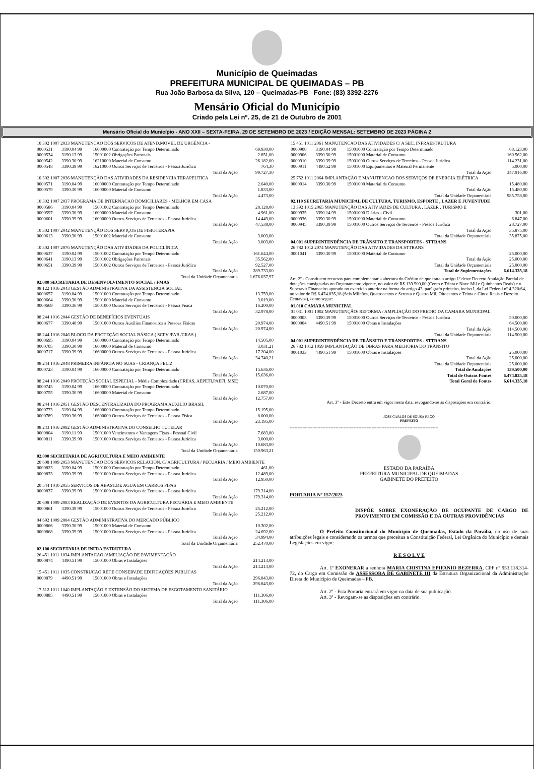Município de Queimadas
PREFEITURA MUNICIPAL DE QUEIMADAS – PB
Rua João Barbosa da Silva, 120 – Queimadas-PB Fone: (83) 3392-2276
Mensário Oficial do Município
Criado pela Lei nº. 25, de 21 de Outubro de 2001
Mensário Oficial do Município - ANO XXII – SEXTA-FEIRA, 29 DE SETEMBRO DE 2023 / EDIÇÃO MENSAL: SETEMBRO DE 2023 PÁGINA 2
| 10 302 1007 2033 MANUTENCAO DOS SERVICOS DE ATEND.MOVEL DE URGÊNCIA - | | | |
| 0000531 | 3190.04 99 | 16000000 Contratação por Tempo Determinado | 69.930,00 |
| 0000534 | 3190.13 99 | 15001002 Obrigações Patronais | 2.851,00 |
| 0000542 | 3390.30 99 | 16210000 Material de Consumo | 26.182,00 |
| 0000548 | 3390.39 99 | 16210000 Outros Serviços de Terceiros - Pessoa Jurídica | 764,30 |
| Total da Ação | | | 99.727,30 |
| 10 302 1007 2036 MANUTENÇÃO DAS ATIVIDADES DA RESIDENCIA TERAPEUTICA | | | |
| 0000571 | 3190.04 99 | 16000000 Contratação por Tempo Determinado | 2.640,00 |
| 0000579 | 3390.30 99 | 16000000 Material de Consumo | 1.833,00 |
| Total da Ação | | | 4.473,00 |
| 10 302 1007 2037 PROGRAMA DE INTERNACAO DOMICILIARES - MELHOR EM CASA | | | |
| 0000586 | 3190.04 99 | 15001002 Contratação por Tempo Determinado | 28.128,00 |
| 0000597 | 3390.30 99 | 16000000 Material de Consumo | 4.961,00 |
| 0000601 | 3390.39 99 | 16000000 Outros Serviços de Terceiros - Pessoa Jurídica | 14.449,00 |
| Total da Ação | | | 47.538,00 |
| 10 302 1007 2042 MANUTENÇÃO DOS SERVIÇOS DE FISIOTERAPIA | | | |
| 0000613 | 3390.30 99 | 15001002 Material de Consumo | 3.003,00 |
| Total da Ação | | | 3.003,00 |
| 10 302 1007 2076 MANUTENÇÃO DAS ATIVIDADES DA POLICLÍNICA | | | |
| 0000637 | 3190.04 99 | 15001002 Contratação por Tempo Determinado | 161.644,00 |
| 0000641 | 3190.13 99 | 15001002 Obrigações Patronais | 35.562,00 |
| 0000651 | 3390.39 99 | 15001002 Outros Serviços de Terceiros - Pessoa Jurídica | 92.527,00 |
| Total da Ação | | | 289.733,00 |
| Total da Unidade Orçamentária | | | 1.676.037,97 |
| 02.080 SECRETARIA DE DESENVOLVIMENTO SOCIAL / FMAS | | | |
| 08 122 1016 2043 GESTÃO ADMINISTRATIVA DA ASSISTENCIA SOCIAL | | | |
| 0000657 | 3190.04 99 | 15001000 Contratação por Tempo Determinado | 13.759,00 |
| 0000664 | 3390.30 99 | 15001000 Material de Consumo | 3.019,00 |
| 0000669 | 3390.36 99 | 15001000 Outros Serviços de Terceiros - Pessoa Física | 16.200,00 |
| Total da Ação | | | 32.978,00 |
| 08 244 1016 2044 GESTÃO DE BENEFÍCIOS EVENTUAIS | | | |
| 0000677 | 3390.48 99 | 15001000 Outros Auxílios Financeiros a Pessoas Físicas | 20.974,00 |
| Total da Ação | | | 20.974,00 |
| 08 244 1016 2046 BLOCO DA PROTEÇÃO SOCIAL BÁSICA ( SCFV /PAB /CRAS ) | | | |
| 0000695 | 3190.04 99 | 16600000 Contratação por Tempo Determinado | 14.505,00 |
| 0000705 | 3390.30 99 | 16600000 Material de Consumo | 3.031,21 |
| 0000717 | 3390.39 99 | 16600000 Outros Serviços de Terceiros - Pessoa Jurídica | 17.204,00 |
| Total da Ação | | | 34.740,21 |
| 08 244 1016 2048 PRIMEIRA INFÂNCIA NO SUAS - CRIANÇA FELIZ | | | |
| 0000723 | 3190.04 99 | 16600000 Contratação por Tempo Determinado | 15.636,00 |
| Total da Ação | | | 15.636,00 |
| 08 244 1016 2049 PROTEÇÃO SOCIAL ESPECIAL - Média Complexidade (CREAS, AEPETI,PAEFI, MSE) | | | |
| 0000745 | 3190.04 99 | 16600000 Contratação por Tempo Determinado | 10.070,00 |
| 0000755 | 3390.30 99 | 16600000 Material de Consumo | 2.687,00 |
| Total da Ação | | | 12.757,00 |
| 08 244 1016 2051 GESTÃO DESCENTRALIZADA DO PROGRAMA AUXILIO BRASIL | | | |
| 0000773 | 3190.04 99 | 16600000 Contratação por Tempo Determinado | 15.195,00 |
| 0000789 | 3390.36 99 | 16600000 Outros Serviços de Terceiros - Pessoa Física | 8.000,00 |
| Total da Ação | | | 23.195,00 |
| 08 243 1016 2082 GESTÃO ADMINISTRATIVA DO CONSELHO TUTELAR | | | |
| 0000804 | 3190.11 99 | 15001000 Vencimentos e Vantagens Fixas - Pessoal Civil | 7.683,00 |
| 0000811 | 3390.39 99 | 15001000 Outros Serviços de Terceiros - Pessoa Jurídica | 3.000,00 |
| Total da Ação | | | 10.683,00 |
| Total da Unidade Orçamentária | | | 150.963,21 |
| 02.090 SECRETARIA DE AGRICULTURA E MEIO AMBIENTE | | | |
| 20 608 1009 2053 MANUTENCAO DOS SERVICOS RELACION. C/ AGRICULTURA / PECUÁRIA / MEIO AMBIENTE | | | |
| 0000823 | 3190.04 99 | 15001000 Contratação por Tempo Determinado | 461,00 |
| 0000833 | 3390.39 99 | 15001000 Outros Serviços de Terceiros - Pessoa Jurídica | 12.489,00 |
| Total da Ação | | | 12.950,00 |
| 20 544 1010 2055 SERVICOS DE ABAST.DE AGUA EM CARROS PIPAS | | | |
| 0000837 | 3390.39 99 | 15001000 Outros Serviços de Terceiros - Pessoa Jurídica | 179.314,00 |
| Total da Ação | | | 179.314,00 |
| 20 608 1009 2083 REALIZAÇÃO DE EVENTOS DA AGRICULTURA PECUÁRIA E MEIO AMBIENTE | | | |
| 0000861 | 3390.39 99 | 15001000 Outros Serviços de Terceiros - Pessoa Jurídica | 25.212,00 |
| Total da Ação | | | 25.212,00 |
| 04 692 1009 2084 GESTÃO ADMINISTRATIVA DO MERCADO PÚBLICO | | | |
| 0000866 | 3390.30 99 | 15001000 Material de Consumo | 10.302,00 |
| 0000868 | 3390.39 99 | 15001000 Outros Serviços de Terceiros - Pessoa Jurídica | 24.692,00 |
| Total da Ação | | | 34.994,00 |
| Total da Unidade Orçamentária | | | 252.470,00 |
| 02.100 SECRETARIA DE INFRA ESTRUTURA | | | |
| 26 451 1011 1034 IMPLANTACAO /AMPLIAÇÃO DE PAVIMENTAÇÃO | | | |
| 0000874 | 4490.51 99 | 15001000 Obras e Instalações | 214.213,00 |
| Total da Ação | | | 214.213,00 |
| 15 451 1011 1035 CONSTRUCAO REF.E CONSERV.DE EDIFICAÇÕES PUBLICAS | | | |
| 0000879 | 4490.51 99 | 15001000 Obras e Instalações | 296.843,00 |
| Total da Ação | | | 296.843,00 |
| 17 512 1011 1040 IMPLANTAÇÃO E EXTENSÃO DO SISTEMA DE ESGOTAMENTO SANITÁRIO | | | |
| 0000885 | 4490.51 99 | 15001000 Obras e Instalações | 111.306,00 |
| Total da Ação | | | 111.306,00 |
| 15 451 1011 2061 MANUTENCAO DAS ATIVIDADES C/ A SEC. INFRAESTRUTURA | | | |
| 0000900 | 3190.04 99 | 15001000 Contratação por Tempo Determinado | 68.123,00 |
| 0000906 | 3390.30 99 | 15001000 Material de Consumo | 160.562,00 |
| 0000910 | 3390.39 99 | 15001000 Outros Serviços de Terceiros - Pessoa Jurídica | 114.231,00 |
| 0000911 | 4490.52 99 | 15001000 Equipamentos e Material Permanente | 5.000,00 |
| Total da Ação | | | 347.916,00 |
| 25 752 1011 2064 IMPLANTAÇÃO E MANUTENCAO DOS SERVIÇOS DE ENERGIA ELÉTRICA | | | |
| 0000914 | 3390.30 99 | 15001000 Material de Consumo | 15.480,00 |
| Total da Ação | | | 15.480,00 |
| Total da Unidade Orçamentária | | | 985.758,00 |
| 02.110 SECRETARIA MUNICIPAL DE CULTURA, TURISMO, ESPORTE , LAZER E JUVENTUDE | | | |
| 13 392 1015 2065 MANUTENÇÃO DAS ATIVIADES DE CULTURA , LAZER , TURISMO E | | | |
| 0000935 | 3390.14 99 | 15001000 Diárias - Civil | 301,00 |
| 0000936 | 3390.30 99 | 15001000 Material de Consumo | 6.847,00 |
| 0000945 | 3390.39 99 | 15001000 Outros Serviços de Terceiros - Pessoa Jurídica | 28.727,00 |
| Total da Ação | | | 35.875,00 |
| Total da Unidade Orçamentária | | | 35.875,00 |
| 04.001 SUPERINTENDÊNCIA DE TRÂNSITO E TRANSPORTES - STTRANS | | | |
| 26 782 1012 2074 MANUTENÇÃO DAS ATIVIDADES DA STTRANS | | | |
| 0001041 | 3390.30 99 | 15001000 Material de Consumo | 25.000,00 |
| Total da Ação | | | 25.000,00 |
| Total da Unidade Orçamentária | | | 25.000,00 |
| Total de Suplementações | | | 6.614.335,18 |
Art. 2º - Constituem recursos para complementar a abertura do Crédito de que trata o artigo 1º deste Decreto Anulação Parcial de dotações consignadas no Orçamamento vigente, no valor de R$ 139.500,00 (Cento e Trinta e Nove Mil e Quinhentos Reais) e o Superavit Financeiro apurado no exercício anterior na forma do artigo 43, parágrafo primeiro, inciso I, da Lei Federal nº 4.320/64, no valor de R$ 6.474.835,18 (Seis Milhões, Quatrocentos e Setenta e Quatro Mil, Oitocentos e Trinta e Cinco Reais e Dezoito Centavos), como segue:
| 01.010 CAMARA MUNICIPAL | | | |
| 01 031 1001 1002 MANUTENÇÃO/ REFORMA / AMPLIAÇÃO DO PREDIO DA CAMARA MUNICIPAL | | | |
| 0000003 | 3390.39 99 | 15001000 Outros Serviços de Terceiros - Pessoa Jurídica | 50.000,00 |
| 0000004 | 4490.51 99 | 15001000 Obras e Instalações | 64.500,00 |
| Total da Ação | | | 114.500,00 |
| Total da Unidade Orçamentária | | | 114.500,00 |
| 04.001 SUPERINTENDÊNCIA DE TRÂNSITO E TRANSPORTES - STTRANS | | | |
| 26 782 1012 1059 IMPLANTAÇÃO DE OBRAS PARA MELHORIA DO TRÂNSITO | | | |
| 0001033 | 4490.51 99 | 15001000 Obras e Instalações | 25.000,00 |
| Total da Ação | | | 25.000,00 |
| Total da Unidade Orçamentária | | | 25.000,00 |
| Total de Anulações | | | 139.500,00 |
| Total de Outras Fontes | | | 6.474.835,18 |
| Total Geral de Fontes | | | 6.614.335,18 |
Art. 3º - Este Decreto entra em vigor nesta data, revogando-se as disposições em contrário.
JOSE CARLOS DE SOUSA REGO
PREFEITO
==========================================================
ESTADO DA PARAÍBA
PREFEITURA MUNICIPAL DE QUEIMADAS
GABINETE DO PREFEITO
PORTARIA Nº 157/2023
DISPÕE SOBRE EXONERAÇÃO DE OCUPANTE DE CARGO DE PROVIMENTO EM COMISSÃO E DÁ OUTRAS PROVIDÊNCIAS
O Prefeito Constitucional do Município de Queimadas, Estado da Paraíba, no uso de suas atribuições legais e considerando os termos que preceitua a Constituição Federal, Lei Orgânica do Município e demais Legislações em vigor:
R E S O L V E
Art. 1º EXONERAR a senhora MARIA CRISTINA EPIFANIO BEZERRA, CPF nº 953.118.314-72, do Cargo em Comissão de ASSESSORA DE GABINETE III da Estrutura Organizacional da Administração Direta do Município de Queimadas – PB.
Art. 2º - Esta Portaria entrará em vigor na data de sua publicação.
Art. 3º - Revogam-se as disposições em contrário.